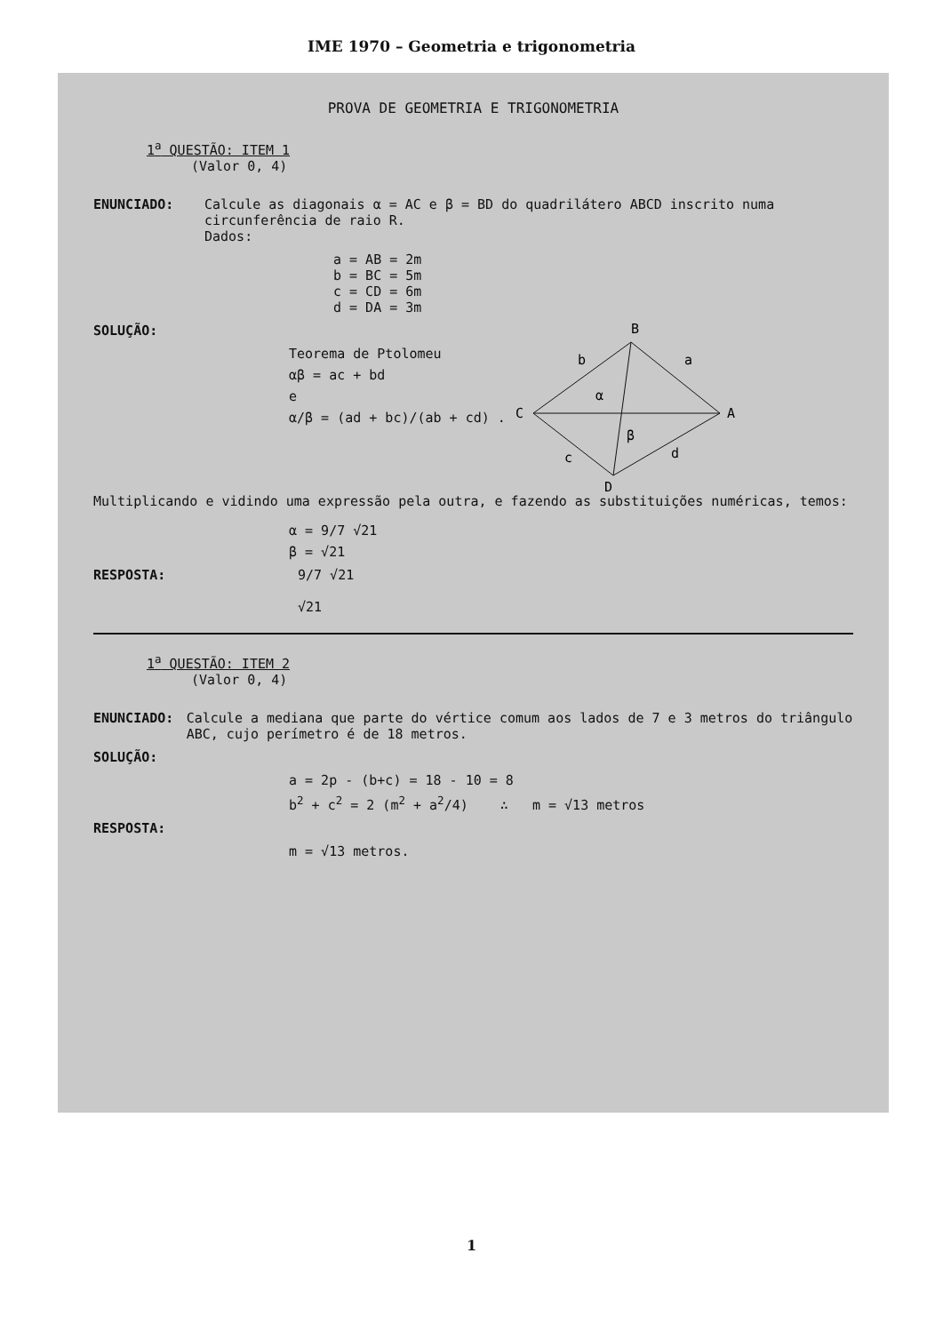IME 1970 – Geometria e trigonometria
PROVA DE GEOMETRIA E TRIGONOMETRIA
1<sup>a</sup> QUESTÃO: ITEM 1
(Valor 0, 4)
ENUNCIADO: Calcule as diagonais α = AC e β = BD do quadrilátero ABCD inscrito numa circunferência de raio R.
Dados:
a = AB = 2m
b = BC = 5m
c = CD = 6m
d = DA = 3m
B
C
A
D
b
a
α
β
c
d
SOLUÇÃO:
Teorema de Ptolomeu
αβ = ac + bd
e
α/β = (ad + bc)/(ab + cd) .
Multiplicando e vidindo uma expressão pela outra, e fazendo as substituições numéricas, temos:
α = 9/7 √21
β = √21
RESPOSTA: 9/7 √21
√21
1<sup>a</sup> QUESTÃO: ITEM 2
(Valor 0, 4)
ENUNCIADO: Calcule a mediana que parte do vértice comum aos lados de 7 e 3 metros do triângulo ABC, cujo perímetro é de 18 metros.
SOLUÇÃO:
a = 2p - (b+c) = 18 - 10 = 8
b<sup>2</sup> + c<sup>2</sup> = 2 (m<sup>2</sup> + a<sup>2</sup>/4) ∴ m = √13 metros
RESPOSTA:
m = √13 metros.
1